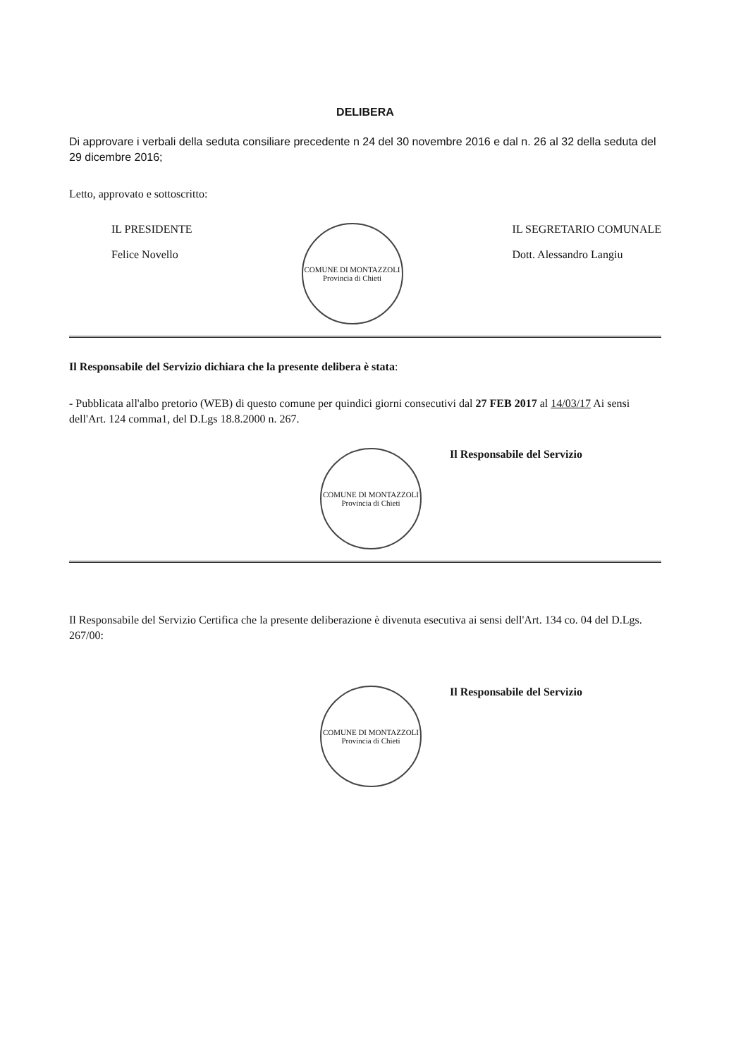DELIBERA
Di approvare i verbali della seduta consiliare precedente n 24 del 30 novembre 2016 e dal n. 26 al 32 della seduta del 29 dicembre 2016;
Letto, approvato e sottoscritto:
IL PRESIDENTE
Felice Novello
COMUNE DI MONTAZZOLI
Provincia di Chieti
IL SEGRETARIO COMUNALE
Dott. Alessandro Langiu
Il Responsabile del Servizio dichiara che la presente delibera è stata:
- Pubblicata all'albo pretorio (WEB) di questo comune per quindici giorni consecutivi dal 27 FEB 2017 al 14/03/17 Ai sensi dell'Art. 124 comma1, del D.Lgs 18.8.2000 n. 267.
COMUNE DI MONTAZZOLI
Provincia di Chieti
Il Responsabile del Servizio
Il Responsabile del Servizio Certifica che la presente deliberazione è divenuta esecutiva ai sensi dell'Art. 134 co. 04 del D.Lgs. 267/00:
COMUNE DI MONTAZZOLI
Provincia di Chieti
Il Responsabile del Servizio